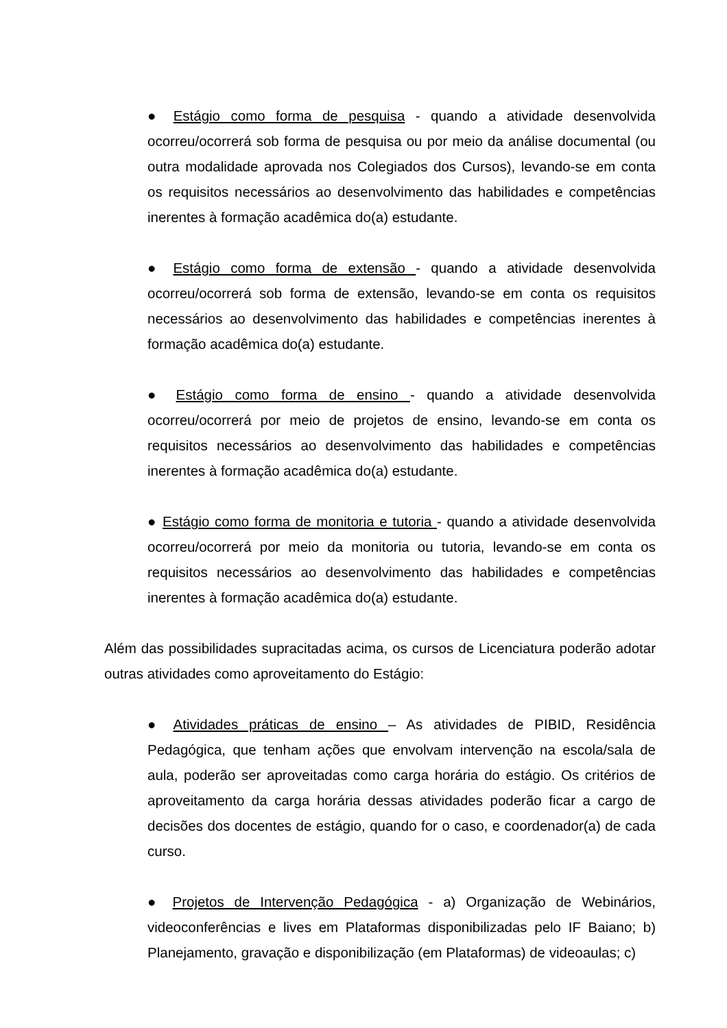● Estágio como forma de pesquisa - quando a atividade desenvolvida ocorreu/ocorrerá sob forma de pesquisa ou por meio da análise documental (ou outra modalidade aprovada nos Colegiados dos Cursos), levando-se em conta os requisitos necessários ao desenvolvimento das habilidades e competências inerentes à formação acadêmica do(a) estudante.
● Estágio como forma de extensão - quando a atividade desenvolvida ocorreu/ocorrerá sob forma de extensão, levando-se em conta os requisitos necessários ao desenvolvimento das habilidades e competências inerentes à formação acadêmica do(a) estudante.
● Estágio como forma de ensino - quando a atividade desenvolvida ocorreu/ocorrerá por meio de projetos de ensino, levando-se em conta os requisitos necessários ao desenvolvimento das habilidades e competências inerentes à formação acadêmica do(a) estudante.
● Estágio como forma de monitoria e tutoria - quando a atividade desenvolvida ocorreu/ocorrerá por meio da monitoria ou tutoria, levando-se em conta os requisitos necessários ao desenvolvimento das habilidades e competências inerentes à formação acadêmica do(a) estudante.
Além das possibilidades supracitadas acima, os cursos de Licenciatura poderão adotar outras atividades como aproveitamento do Estágio:
● Atividades práticas de ensino – As atividades de PIBID, Residência Pedagógica, que tenham ações que envolvam intervenção na escola/sala de aula, poderão ser aproveitadas como carga horária do estágio. Os critérios de aproveitamento da carga horária dessas atividades poderão ficar a cargo de decisões dos docentes de estágio, quando for o caso, e coordenador(a) de cada curso.
● Projetos de Intervenção Pedagógica - a) Organização de Webinários, videoconferências e lives em Plataformas disponibilizadas pelo IF Baiano; b) Planejamento, gravação e disponibilização (em Plataformas) de videoaulas; c)